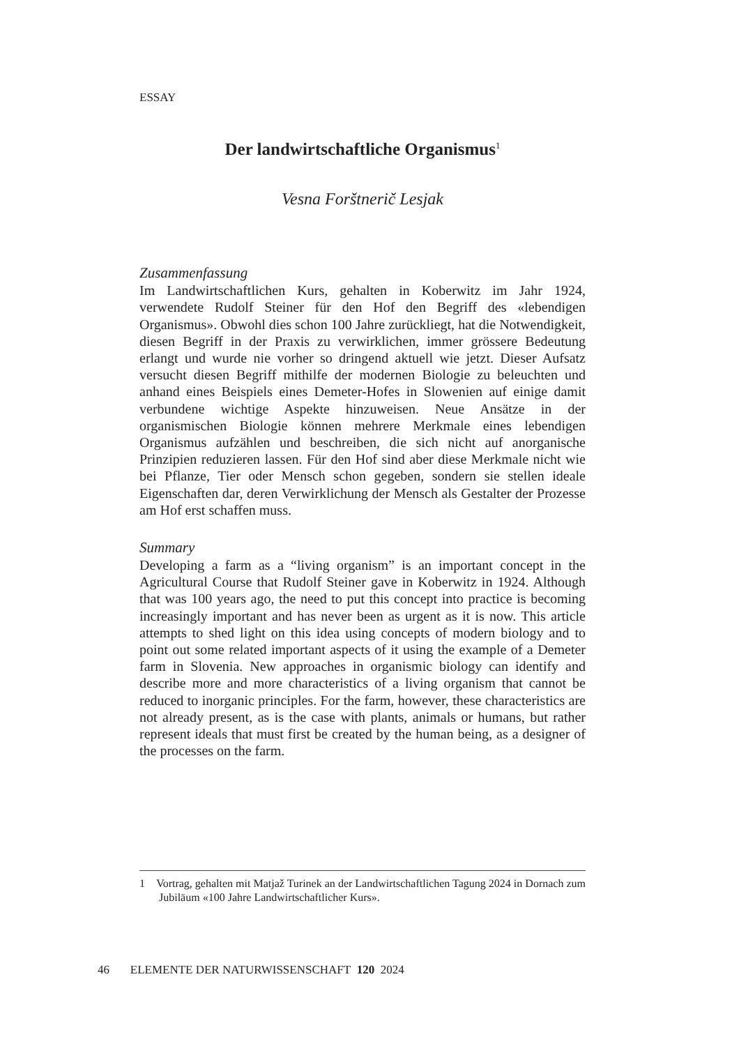ESSAY
Der landwirtschaftliche Organismus<sup>1</sup>
Vesna Forštnerič Lesjak
Zusammenfassung
Im Landwirtschaftlichen Kurs, gehalten in Koberwitz im Jahr 1924, verwendete Rudolf Steiner für den Hof den Begriff des «lebendigen Organismus». Obwohl dies schon 100 Jahre zurückliegt, hat die Notwendigkeit, diesen Begriff in der Praxis zu verwirklichen, immer grössere Bedeutung erlangt und wurde nie vorher so dringend aktuell wie jetzt. Dieser Aufsatz versucht diesen Begriff mithilfe der modernen Biologie zu beleuchten und anhand eines Beispiels eines Demeter-Hofes in Slowenien auf einige damit verbundene wichtige Aspekte hinzuweisen. Neue Ansätze in der organismischen Biologie können mehrere Merkmale eines lebendigen Organismus aufzählen und beschreiben, die sich nicht auf anorganische Prinzipien reduzieren lassen. Für den Hof sind aber diese Merkmale nicht wie bei Pflanze, Tier oder Mensch schon gegeben, sondern sie stellen ideale Eigenschaften dar, deren Verwirklichung der Mensch als Gestalter der Prozesse am Hof erst schaffen muss.
Summary
Developing a farm as a “living organism” is an important concept in the Agricultural Course that Rudolf Steiner gave in Koberwitz in 1924. Although that was 100 years ago, the need to put this concept into practice is becoming increasingly important and has never been as urgent as it is now. This article attempts to shed light on this idea using concepts of modern biology and to point out some related important aspects of it using the example of a Demeter farm in Slovenia. New approaches in organismic biology can identify and describe more and more characteristics of a living organism that cannot be reduced to inorganic principles. For the farm, however, these characteristics are not already present, as is the case with plants, animals or humans, but rather represent ideals that must first be created by the human being, as a designer of the processes on the farm.
1 Vortrag, gehalten mit Matjaž Turinek an der Landwirtschaftlichen Tagung 2024 in Dornach zum Jubiläum «100 Jahre Landwirtschaftlicher Kurs».
46 ELEMENTE DER NATURWISSENSCHAFT 120 2024